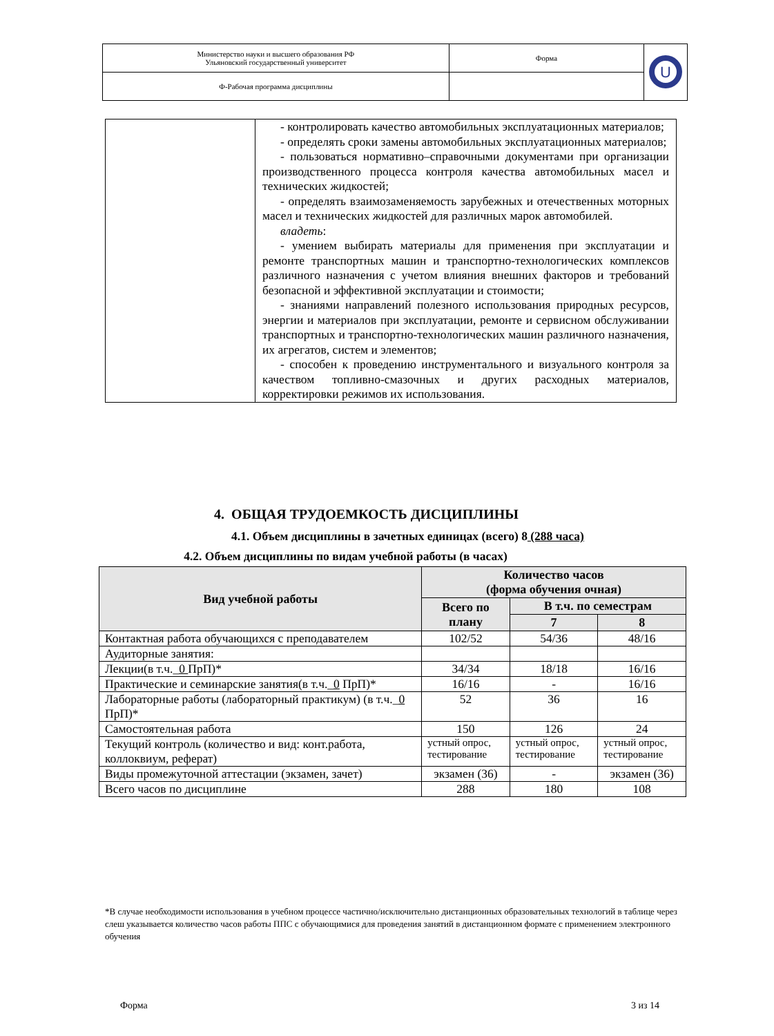| Министерство науки и высшего образования РФ Ульяновский государственный университет | Форма | U |
| Ф-Рабочая программа дисциплины | | |
| | - контролировать качество автомобильных эксплуатационных материалов; - определять сроки замены автомобильных эксплуатационных материалов; - пользоваться нормативно–справочными документами при организации производственного процесса контроля качества автомобильных масел и технических жидкостей; - определять взаимозаменяемость зарубежных и отечественных моторных масел и технических жидкостей для различных марок автомобилей. владеть : - умением выбирать материалы для применения при эксплуатации и ремонте транспортных машин и транспортно-технологических комплексов различного назначения с учетом влияния внешних факторов и требований безопасной и эффективной эксплуатации и стоимости; - знаниями направлений полезного использования природных ресурсов, энергии и материалов при эксплуатации, ремонте и сервисном обслуживании транспортных и транспортно-технологических машин различного назначения, их агрегатов, систем и элементов; - способен к проведению инструментального и визуального контроля за качеством топливно-смазочных и других расходных материалов, корректировки режимов их использования. |
4. ОБЩАЯ ТРУДОЕМКОСТЬ ДИСЦИПЛИНЫ
4.1. Объем дисциплины в зачетных единицах (всего) 8 (288 часа)
4.2. Объем дисциплины по видам учебной работы (в часах)
| Вид учебной работы | Количество часов (форма обучения очная) | | |
| --- | --- | --- | --- |
| | Всего по плану | В т.ч. по семестрам | |
| | | 7 | 8 |
| Контактная работа обучающихся с преподавателем | 102/52 | 54/36 | 48/16 |
| Аудиторные занятия: | | | |
| Лекции(в т.ч._ 0 ПрП)* | 34/34 | 18/18 | 16/16 |
| Практические и семинарские занятия(в т.ч._ 0 ПрП)* | 16/16 | - | 16/16 |
| Лабораторные работы (лабораторный практикум) (в т.ч._ 0 ПрП)* | 52 | 36 | 16 |
| Самостоятельная работа | 150 | 126 | 24 |
| Текущий контроль (количество и вид: конт.работа, коллоквиум, реферат) | устный опрос, тестирование | устный опрос, тестирование | устный опрос, тестирование |
| Виды промежуточной аттестации (экзамен, зачет) | экзамен (36) | - | экзамен (36) |
| Всего часов по дисциплине | 288 | 180 | 108 |
*В случае необходимости использования в учебном процессе частично/исключительно дистанционных образовательных технологий в таблице через слеш указывается количество часов работы ППС с обучающимися для проведения занятий в дистанционном формате с применением электронного обучения
Форма 3 из 14